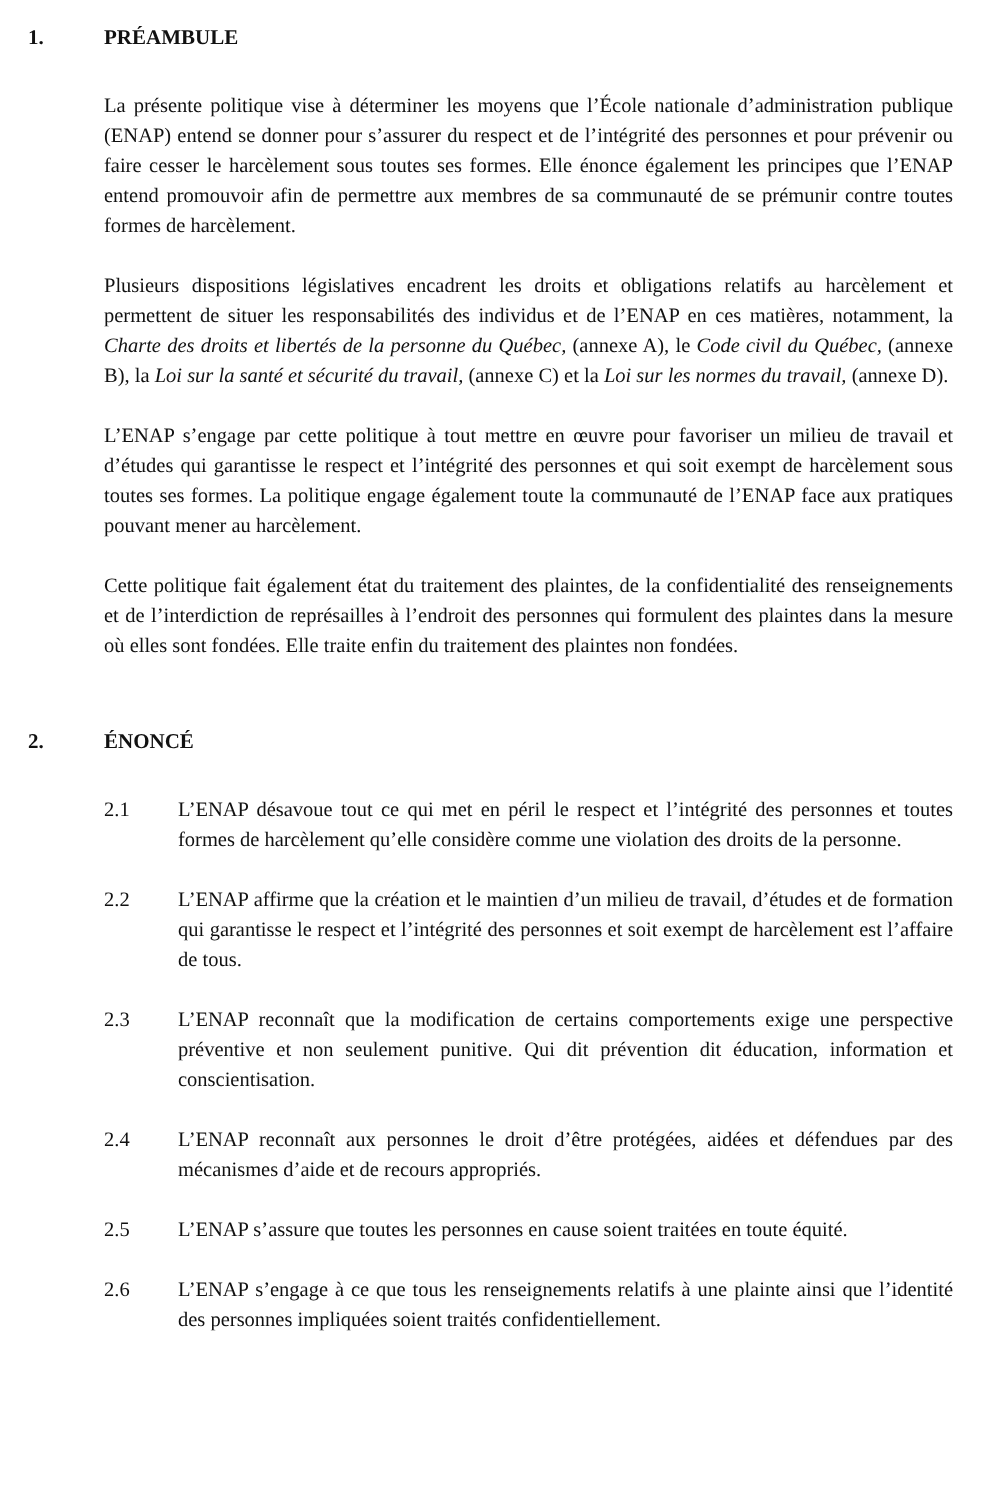1. PRÉAMBULE
La présente politique vise à déterminer les moyens que l’École nationale d’administration publique (ENAP) entend se donner pour s’assurer du respect et de l’intégrité des personnes et pour prévenir ou faire cesser le harcèlement sous toutes ses formes. Elle énonce également les principes que l’ENAP entend promouvoir afin de permettre aux membres de sa communauté de se prémunir contre toutes formes de harcèlement.
Plusieurs dispositions législatives encadrent les droits et obligations relatifs au harcèlement et permettent de situer les responsabilités des individus et de l’ENAP en ces matières, notamment, la Charte des droits et libertés de la personne du Québec, (annexe A), le Code civil du Québec, (annexe B), la Loi sur la santé et sécurité du travail, (annexe C) et la Loi sur les normes du travail, (annexe D).
L’ENAP s’engage par cette politique à tout mettre en œuvre pour favoriser un milieu de travail et d’études qui garantisse le respect et l’intégrité des personnes et qui soit exempt de harcèlement sous toutes ses formes. La politique engage également toute la communauté de l’ENAP face aux pratiques pouvant mener au harcèlement.
Cette politique fait également état du traitement des plaintes, de la confidentialité des renseignements et de l’interdiction de représailles à l’endroit des personnes qui formulent des plaintes dans la mesure où elles sont fondées. Elle traite enfin du traitement des plaintes non fondées.
2. ÉNONCÉ
2.1 L’ENAP désavoue tout ce qui met en péril le respect et l’intégrité des personnes et toutes formes de harcèlement qu’elle considère comme une violation des droits de la personne.
2.2 L’ENAP affirme que la création et le maintien d’un milieu de travail, d’études et de formation qui garantisse le respect et l’intégrité des personnes et soit exempt de harcèlement est l’affaire de tous.
2.3 L’ENAP reconnaît que la modification de certains comportements exige une perspective préventive et non seulement punitive. Qui dit prévention dit éducation, information et conscientisation.
2.4 L’ENAP reconnaît aux personnes le droit d’être protégées, aidées et défendues par des mécanismes d’aide et de recours appropriés.
2.5 L’ENAP s’assure que toutes les personnes en cause soient traitées en toute équité.
2.6 L’ENAP s’engage à ce que tous les renseignements relatifs à une plainte ainsi que l’identité des personnes impliquées soient traités confidentiellement.